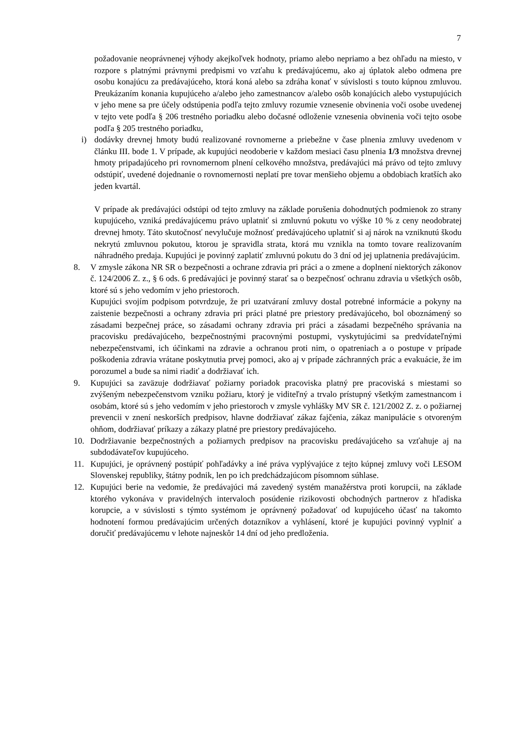7
požadovanie neoprávnenej výhody akejkoľvek hodnoty, priamo alebo nepriamo a bez ohľadu na miesto, v rozpore s platnými právnymi predpismi vo vzťahu k predávajúcemu, ako aj úplatok alebo odmena pre osobu konajúcu za predávajúceho, ktorá koná alebo sa zdráha konať v súvislosti s touto kúpnou zmluvou. Preukázaním konania kupujúceho a/alebo jeho zamestnancov a/alebo osôb konajúcich alebo vystupujúcich v jeho mene sa pre účely odstúpenia podľa tejto zmluvy rozumie vznesenie obvinenia voči osobe uvedenej v tejto vete podľa § 206 trestného poriadku alebo dočasné odloženie vznesenia obvinenia voči tejto osobe podľa § 205 trestného poriadku,
i) dodávky drevnej hmoty budú realizované rovnomerne a priebežne v čase plnenia zmluvy uvedenom v článku III. bode 1. V prípade, ak kupujúci neodoberie v každom mesiaci času plnenia 1/3 množstva drevnej hmoty pripadajúceho pri rovnomernom plnení celkového množstva, predávajúci má právo od tejto zmluvy odstúpiť, uvedené dojednanie o rovnomernosti neplatí pre tovar menšieho objemu a obdobiach kratších ako jeden kvartál.
V prípade ak predávajúci odstúpi od tejto zmluvy na základe porušenia dohodnutých podmienok zo strany kupujúceho, vzniká predávajúcemu právo uplatniť si zmluvnú pokutu vo výške 10 % z ceny neodobratej drevnej hmoty. Táto skutočnosť nevylučuje možnosť predávajúceho uplatniť si aj nárok na vzniknutú škodu nekrytú zmluvnou pokutou, ktorou je spravidla strata, ktorá mu vznikla na tomto tovare realizovaním náhradného predaja. Kupujúci je povinný zaplatiť zmluvnú pokutu do 3 dní od jej uplatnenia predávajúcim.
8. V zmysle zákona NR SR o bezpečnosti a ochrane zdravia pri práci a o zmene a doplnení niektorých zákonov č. 124/2006 Z. z., § 6 ods. 6 predávajúci je povinný starať sa o bezpečnosť ochranu zdravia u všetkých osôb, ktoré sú s jeho vedomím v jeho priestoroch.
Kupujúci svojím podpisom potvrdzuje, že pri uzatváraní zmluvy dostal potrebné informácie a pokyny na zaistenie bezpečnosti a ochrany zdravia pri práci platné pre priestory predávajúceho, bol oboznámený so zásadami bezpečnej práce, so zásadami ochrany zdravia pri práci a zásadami bezpečného správania na pracovisku predávajúceho, bezpečnostnými pracovnými postupmi, vyskytujúcimi sa predvídateľnými nebezpečenstvami, ich účinkami na zdravie a ochranou proti nim, o opatreniach a o postupe v prípade poškodenia zdravia vrátane poskytnutia prvej pomoci, ako aj v prípade záchranných prác a evakuácie, že im porozumel a bude sa nimi riadiť a dodržiavať ich.
9. Kupujúci sa zaväzuje dodržiavať požiarny poriadok pracoviska platný pre pracoviská s miestami so zvýšeným nebezpečenstvom vzniku požiaru, ktorý je viditeľný a trvalo prístupný všetkým zamestnancom i osobám, ktoré sú s jeho vedomím v jeho priestoroch v zmysle vyhlášky MV SR č. 121/2002 Z. z. o požiarnej prevencii v znení neskorších predpisov, hlavne dodržiavať zákaz fajčenia, zákaz manipulácie s otvoreným ohňom, dodržiavať príkazy a zákazy platné pre priestory predávajúceho.
10. Dodržiavanie bezpečnostných a požiarnych predpisov na pracovisku predávajúceho sa vzťahuje aj na subdodávateľov kupujúceho.
11. Kupujúci, je oprávnený postúpiť pohľadávky a iné práva vyplývajúce z tejto kúpnej zmluvy voči LESOM Slovenskej republiky, štátny podnik, len po ich predchádzajúcom písomnom súhlase.
12. Kupujúci berie na vedomie, že predávajúci má zavedený systém manažérstva proti korupcii, na základe ktorého vykonáva v pravidelných intervaloch posúdenie rizikovosti obchodných partnerov z hľadiska korupcie, a v súvislosti s týmto systémom je oprávnený požadovať od kupujúceho účasť na takomto hodnotení formou predávajúcim určených dotazníkov a vyhlásení, ktoré je kupujúci povinný vyplniť a doručiť predávajúcemu v lehote najneskôr 14 dní od jeho predloženia.